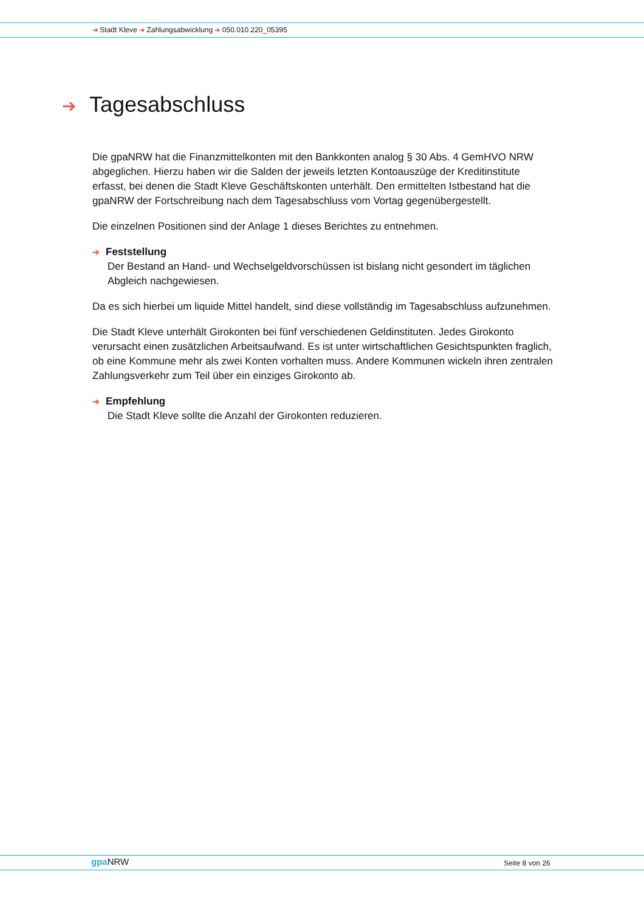➔ Stadt Kleve ➔ Zahlungsabwicklung ➔ 050.010.220_05395
➔ Tagesabschluss
Die gpaNRW hat die Finanzmittelkonten mit den Bankkonten analog § 30 Abs. 4 GemHVO NRW abgeglichen. Hierzu haben wir die Salden der jeweils letzten Kontoauszüge der Kreditin­stitute erfasst, bei denen die Stadt Kleve Geschäftskonten unterhält. Den ermittelten Istbestand hat die gpaNRW der Fortschreibung nach dem Tagesabschluss vom Vortag gegenübergestellt.
Die einzelnen Positionen sind der Anlage 1 dieses Berichtes zu entnehmen.
➔ Feststellung
Der Bestand an Hand- und Wechselgeldvorschüssen ist bislang nicht gesondert im täglichen Abgleich nachgewiesen.
Da es sich hierbei um liquide Mittel handelt, sind diese vollständig im Tagesabschluss aufzu­nehmen.
Die Stadt Kleve unterhält Girokonten bei fünf verschiedenen Geldinstituten. Jedes Girokonto verursacht einen zusätzlichen Arbeitsaufwand. Es ist unter wirtschaftlichen Gesichtspunkten fraglich, ob eine Kommune mehr als zwei Konten vorhalten muss. Andere Kommunen wickeln ihren zentralen Zahlungsverkehr zum Teil über ein einziges Girokonto ab.
➔ Empfehlung
Die Stadt Kleve sollte die Anzahl der Girokonten reduzieren.
gpa NRW Seite 8 von 26